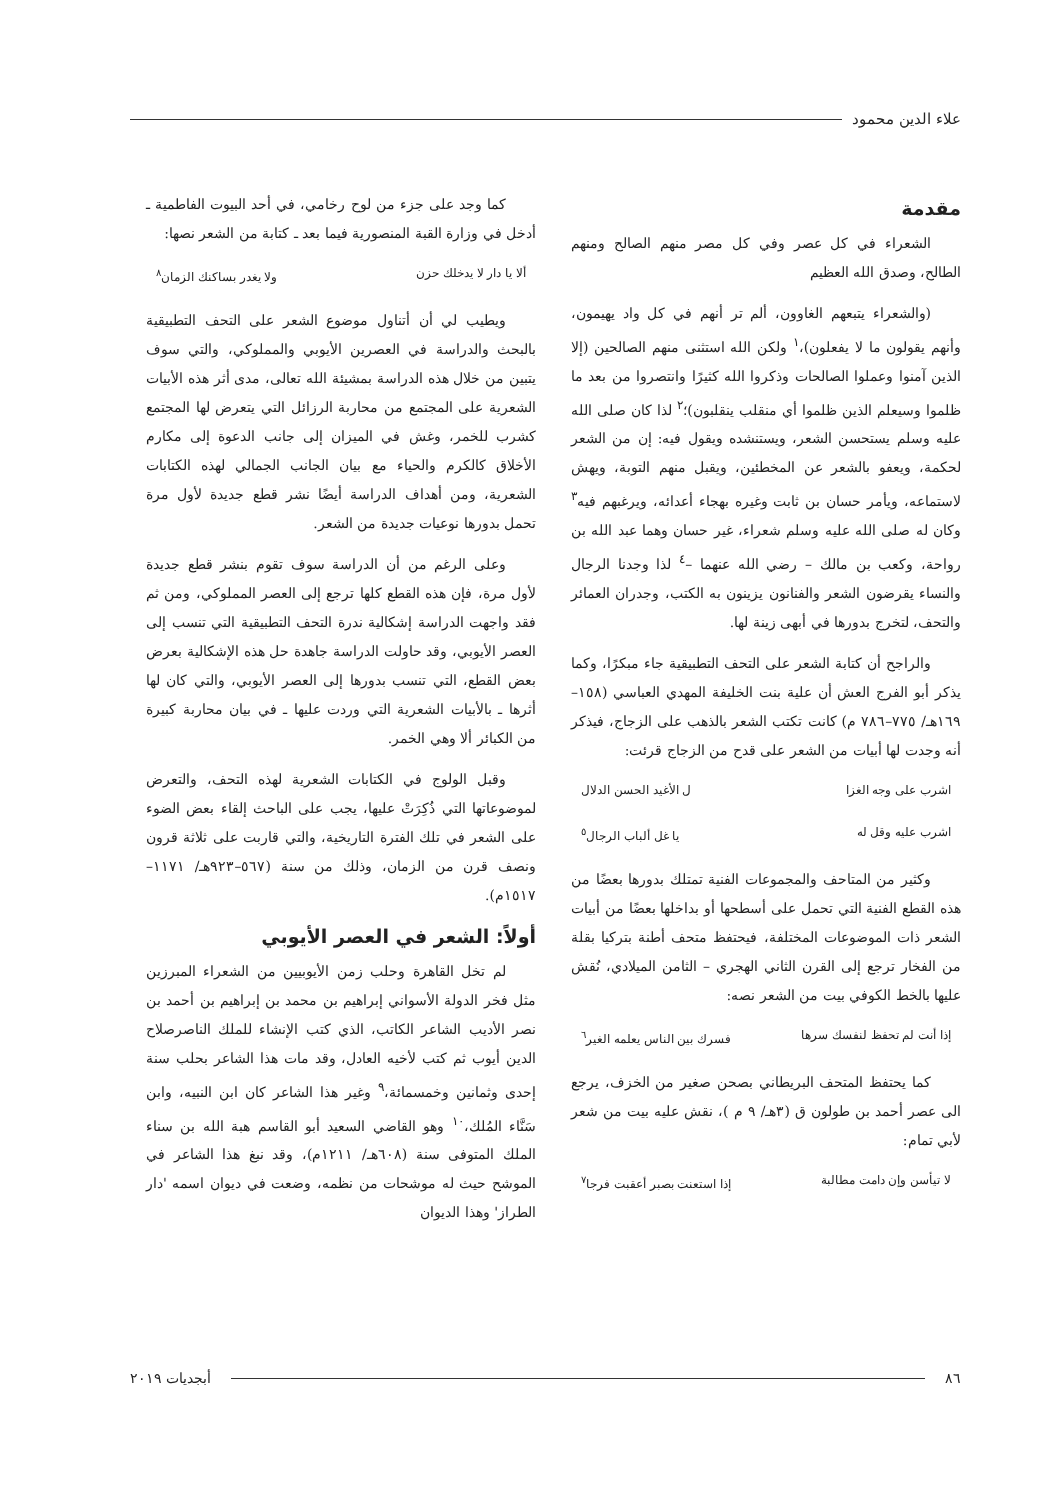علاء الدين محمود
مقدمة
الشعراء في كل عصر وفي كل مصر منهم الصالح ومنهم الطالح، وصدق الله العظيم
(والشعراء يتبعهم الغاوون، ألم تر أنهم في كل واد يهيمون، وأنهم يقولون ما لا يفعلون)،<sup>١</sup> ولكن الله استثنى منهم الصالحين (إلا الذين آمنوا وعملوا الصالحات وذكروا الله كثيرًا وانتصروا من بعد ما ظلموا وسيعلم الذين ظلموا أي منقلب ينقلبون)؛<sup>٢</sup> لذا كان صلى الله عليه وسلم يستحسن الشعر، ويستنشده ويقول فيه: إن من الشعر لحكمة، ويعفو بالشعر عن المخطئين، ويقبل منهم التوبة، ويهش لاستماعه، ويأمر حسان بن ثابت وغيره بهجاء أعدائه، ويرغبهم فيه<sup>٣</sup> وكان له صلى الله عليه وسلم شعراء، غير حسان وهما عبد الله بن رواحة، وكعب بن مالك – رضي الله عنهما –<sup>٤</sup> لذا وجدنا الرجال والنساء يقرضون الشعر والفنانون يزينون به الكتب، وجدران العمائر والتحف، لتخرج بدورها في أبهى زينة لها.
والراجح أن كتابة الشعر على التحف التطبيقية جاء مبكرًا، وكما يذكر أبو الفرج العش أن علية بنت الخليفة المهدي العباسي (١٥٨–١٦٩هـ/ ٧٧٥–٧٨٦ م) كانت تكتب الشعر بالذهب على الزجاج، فيذكر أنه وجدت لها أبيات من الشعر على قدح من الزجاج قرئت:
اشرب على وجه الغزا ل الأغيد الحسن الدلال
اشرب عليه وقل له يا غل ألباب الرجال<sup>٥</sup>
وكثير من المتاحف والمجموعات الفنية تمتلك بدورها بعضًا من هذه القطع الفنية التي تحمل على أسطحها أو بداخلها بعضًا من أبيات الشعر ذات الموضوعات المختلفة، فيحتفظ متحف أطنة بتركيا بقلة من الفخار ترجع إلى القرن الثاني الهجري – الثامن الميلادي، نُقش عليها بالخط الكوفي بيت من الشعر نصه:
إذا أنت لم تحفظ لنفسك سرها فسرك بين الناس يعلمه الغير<sup>٦</sup>
كما يحتفظ المتحف البريطاني بصحن صغير من الخزف، يرجع الى عصر أحمد بن طولون ق (٣هـ/ ٩ م )، نقش عليه بيت من شعر لأبي تمام:
لا تيأسن وإن دامت مطالبة إذا استعنت بصبر أعقبت فرجا<sup>٧</sup>
كما وجد على جزء من لوح رخامي، في أحد البيوت الفاطمية ـ أدخل في وزارة القبة المنصورية فيما بعد ـ كتابة من الشعر نصها:
ألا يا دار لا يدخلك حزن ولا يغدر بساكنك الزمان<sup>٨</sup>
ويطيب لي أن أتناول موضوع الشعر على التحف التطبيقية بالبحث والدراسة في العصرين الأيوبي والمملوكي، والتي سوف يتبين من خلال هذه الدراسة بمشيئة الله تعالى، مدى أثر هذه الأبيات الشعرية على المجتمع من محاربة الرزائل التي يتعرض لها المجتمع كشرب للخمر، وغش في الميزان إلى جانب الدعوة إلى مكارم الأخلاق كالكرم والحياء مع بيان الجانب الجمالي لهذه الكتابات الشعرية، ومن أهداف الدراسة أيضًا نشر قطع جديدة لأول مرة تحمل بدورها نوعيات جديدة من الشعر.
وعلى الرغم من أن الدراسة سوف تقوم بنشر قطع جديدة لأول مرة، فإن هذه القطع كلها ترجع إلى العصر المملوكي، ومن ثم فقد واجهت الدراسة إشكالية ندرة التحف التطبيقية التي تنسب إلى العصر الأيوبي، وقد حاولت الدراسة جاهدة حل هذه الإشكالية بعرض بعض القطع، التي تنسب بدورها إلى العصر الأيوبي، والتي كان لها أثرها ـ بالأبيات الشعرية التي وردت عليها ـ في بيان محاربة كبيرة من الكبائر ألا وهي الخمر.
وقبل الولوج في الكتابات الشعرية لهذه التحف، والتعرض لموضوعاتها التي ذُكِرَتْ عليها، يجب على الباحث إلقاء بعض الضوء على الشعر في تلك الفترة التاريخية، والتي قاربت على ثلاثة قرون ونصف قرن من الزمان، وذلك من سنة (٥٦٧–٩٢٣هـ/ ١١٧١–١٥١٧م).
أولاً: الشعر في العصر الأيوبي
لم تخل القاهرة وحلب زمن الأيوبيين من الشعراء المبرزين مثل فخر الدولة الأسواني إبراهيم بن محمد بن إبراهيم بن أحمد بن نصر الأديب الشاعر الكاتب، الذي كتب الإنشاء للملك الناصرصلاح الدين أيوب ثم كتب لأخيه العادل، وقد مات هذا الشاعر بحلب سنة إحدى وثمانين وخمسمائة،<sup>٩</sup> وغير هذا الشاعر كان ابن النبيه، وابن سَنَّاء المُلك،<sup>١٠</sup> وهو القاضي السعيد أبو القاسم هبة الله بن سناء الملك المتوفى سنة (٦٠٨هـ/ ١٢١١م)، وقد نبغ هذا الشاعر في الموشح حيث له موشحات من نظمه، وضعت في ديوان اسمه 'دار الطراز' وهذا الديوان
٨٦ أبجديات ٢٠١٩